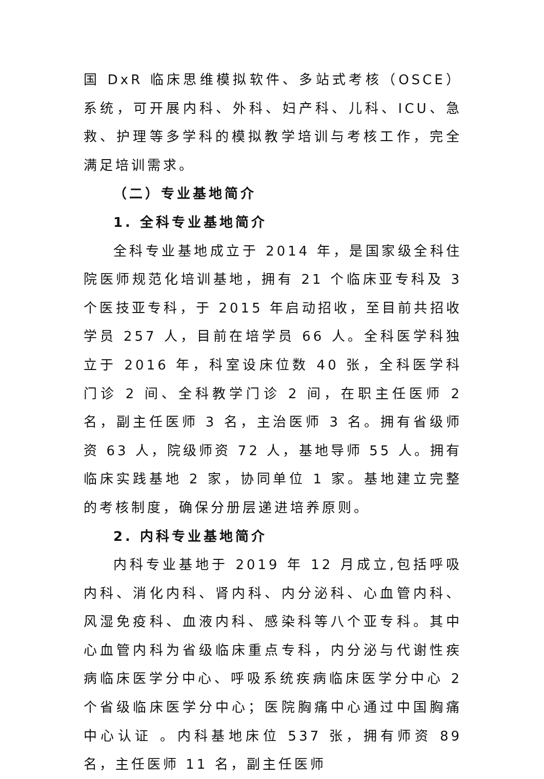国 DxR 临床思维模拟软件、多站式考核（OSCE）系统，可开展内科、外科、妇产科、儿科、ICU、急救、护理等多学科的模拟教学培训与考核工作，完全满足培训需求。
（二）专业基地简介
1. 全科专业基地简介
全科专业基地成立于 2014 年，是国家级全科住院医师规范化培训基地，拥有 21 个临床亚专科及 3 个医技亚专科，于 2015 年启动招收，至目前共招收学员 257 人，目前在培学员 66 人。全科医学科独立于 2016 年，科室设床位数 40 张，全科医学科门诊 2 间、全科教学门诊 2 间，在职主任医师 2 名，副主任医师 3 名，主治医师 3 名。拥有省级师资 63 人，院级师资 72 人，基地导师 55 人。拥有临床实践基地 2 家，协同单位 1 家。基地建立完整的考核制度，确保分册层递进培养原则。
2. 内科专业基地简介
内科专业基地于 2019 年 12 月成立,包括呼吸内科、消化内科、肾内科、内分泌科、心血管内科、风湿免疫科、血液内科、感染科等八个亚专科。其中心血管内科为省级临床重点专科，内分泌与代谢性疾病临床医学分中心、呼吸系统疾病临床医学分中心 2 个省级临床医学分中心；医院胸痛中心通过中国胸痛中心认证 。内科基地床位 537 张，拥有师资 89 名，主任医师 11 名，副主任医师